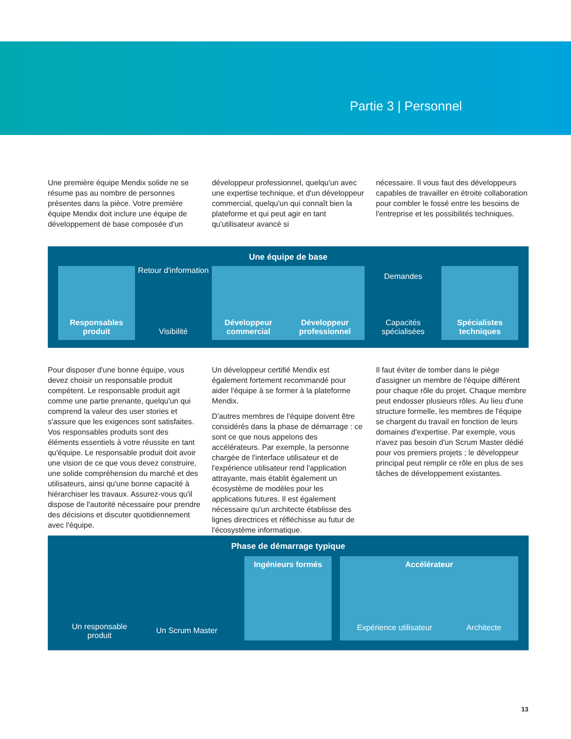Partie 3 | Personnel
Une première équipe Mendix solide ne se résume pas au nombre de personnes présentes dans la pièce. Votre première équipe Mendix doit inclure une équipe de développement de base composée d'un
développeur professionnel, quelqu'un avec une expertise technique, et d'un développeur commercial, quelqu'un qui connaît bien la plateforme et qui peut agir en tant qu'utilisateur avancé si
nécessaire. Il vous faut des développeurs capables de travailler en étroite collaboration pour combler le fossé entre les besoins de l'entreprise et les possibilités techniques.
Une équipe de base
Responsables produit
Retour d'information
Visibilité
Développeur commercial Développeur professionnel
Demandes
Capacités spécialisées
Spécialistes techniques
Pour disposer d'une bonne équipe, vous devez choisir un responsable produit compétent. Le responsable produit agit comme une partie prenante, quelqu'un qui comprend la valeur des user stories et s'assure que les exigences sont satisfaites. Vos responsables produits sont des éléments essentiels à votre réussite en tant qu'équipe. Le responsable produit doit avoir une vision de ce que vous devez construire, une solide compréhension du marché et des utilisateurs, ainsi qu'une bonne capacité à hiérarchiser les travaux. Assurez-vous qu'il dispose de l'autorité nécessaire pour prendre des décisions et discuter quotidiennement avec l'équipe.
Un développeur certifié Mendix est également fortement recommandé pour aider l'équipe à se former à la plateforme Mendix.
D'autres membres de l'équipe doivent être considérés dans la phase de démarrage : ce sont ce que nous appelons des accélérateurs. Par exemple, la personne chargée de l'interface utilisateur et de l'expérience utilisateur rend l'application attrayante, mais établit également un écosystème de modèles pour les applications futures. Il est également nécessaire qu'un architecte établisse des lignes directrices et réfléchisse au futur de l'écosystème informatique.
Il faut éviter de tomber dans le piège d'assigner un membre de l'équipe différent pour chaque rôle du projet. Chaque membre peut endosser plusieurs rôles. Au lieu d'une structure formelle, les membres de l'équipe se chargent du travail en fonction de leurs domaines d'expertise. Par exemple, vous n'avez pas besoin d'un Scrum Master dédié pour vos premiers projets ; le développeur principal peut remplir ce rôle en plus de ses tâches de développement existantes.
Phase de démarrage typique
Un responsable produit
Un Scrum Master
Ingénieurs formés Accélérateur
Expérience utilisateur Architecte
13